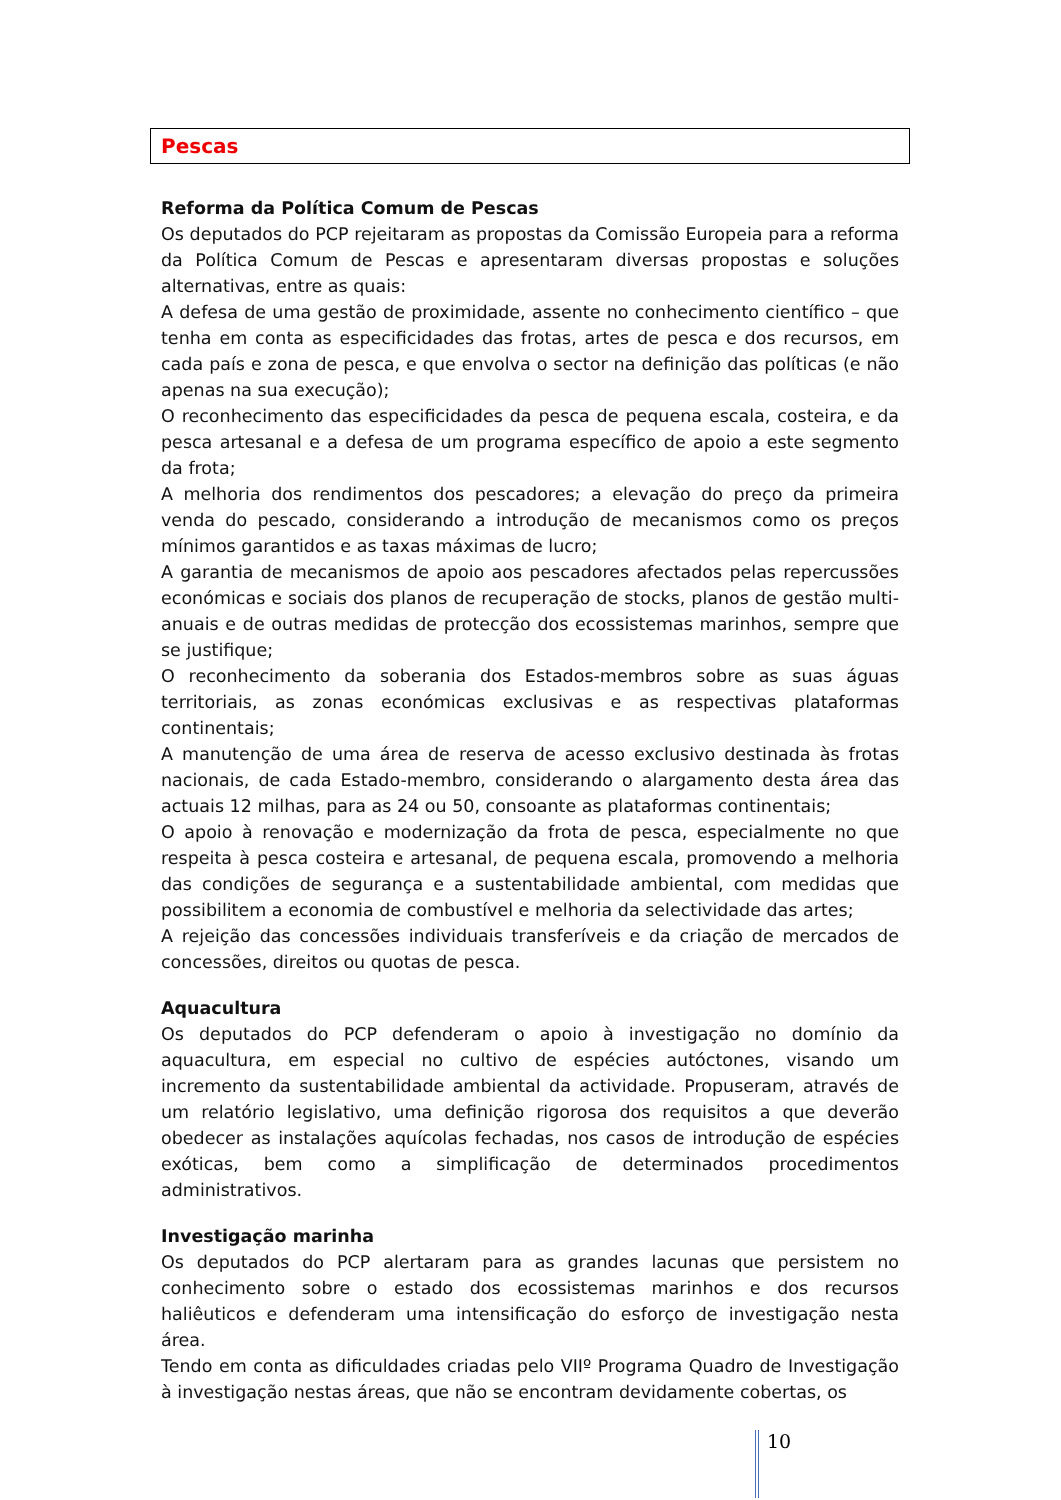Pescas
Reforma da Política Comum de Pescas
Os deputados do PCP rejeitaram as propostas da Comissão Europeia para a reforma da Política Comum de Pescas e apresentaram diversas propostas e soluções alternativas, entre as quais:
A defesa de uma gestão de proximidade, assente no conhecimento científico – que tenha em conta as especificidades das frotas, artes de pesca e dos recursos, em cada país e zona de pesca, e que envolva o sector na definição das políticas (e não apenas na sua execução);
O reconhecimento das especificidades da pesca de pequena escala, costeira, e da pesca artesanal e a defesa de um programa específico de apoio a este segmento da frota;
A melhoria dos rendimentos dos pescadores; a elevação do preço da primeira venda do pescado, considerando a introdução de mecanismos como os preços mínimos garantidos e as taxas máximas de lucro;
A garantia de mecanismos de apoio aos pescadores afectados pelas repercussões económicas e sociais dos planos de recuperação de stocks, planos de gestão multi-anuais e de outras medidas de protecção dos ecossistemas marinhos, sempre que se justifique;
O reconhecimento da soberania dos Estados-membros sobre as suas águas territoriais, as zonas económicas exclusivas e as respectivas plataformas continentais;
A manutenção de uma área de reserva de acesso exclusivo destinada às frotas nacionais, de cada Estado-membro, considerando o alargamento desta área das actuais 12 milhas, para as 24 ou 50, consoante as plataformas continentais;
O apoio à renovação e modernização da frota de pesca, especialmente no que respeita à pesca costeira e artesanal, de pequena escala, promovendo a melhoria das condições de segurança e a sustentabilidade ambiental, com medidas que possibilitem a economia de combustível e melhoria da selectividade das artes;
A rejeição das concessões individuais transferíveis e da criação de mercados de concessões, direitos ou quotas de pesca.
Aquacultura
Os deputados do PCP defenderam o apoio à investigação no domínio da aquacultura, em especial no cultivo de espécies autóctones, visando um incremento da sustentabilidade ambiental da actividade. Propuseram, através de um relatório legislativo, uma definição rigorosa dos requisitos a que deverão obedecer as instalações aquícolas fechadas, nos casos de introdução de espécies exóticas, bem como a simplificação de determinados procedimentos administrativos.
Investigação marinha
Os deputados do PCP alertaram para as grandes lacunas que persistem no conhecimento sobre o estado dos ecossistemas marinhos e dos recursos haliêuticos e defenderam uma intensificação do esforço de investigação nesta área.
Tendo em conta as dificuldades criadas pelo VIIº Programa Quadro de Investigação à investigação nestas áreas, que não se encontram devidamente cobertas, os
10